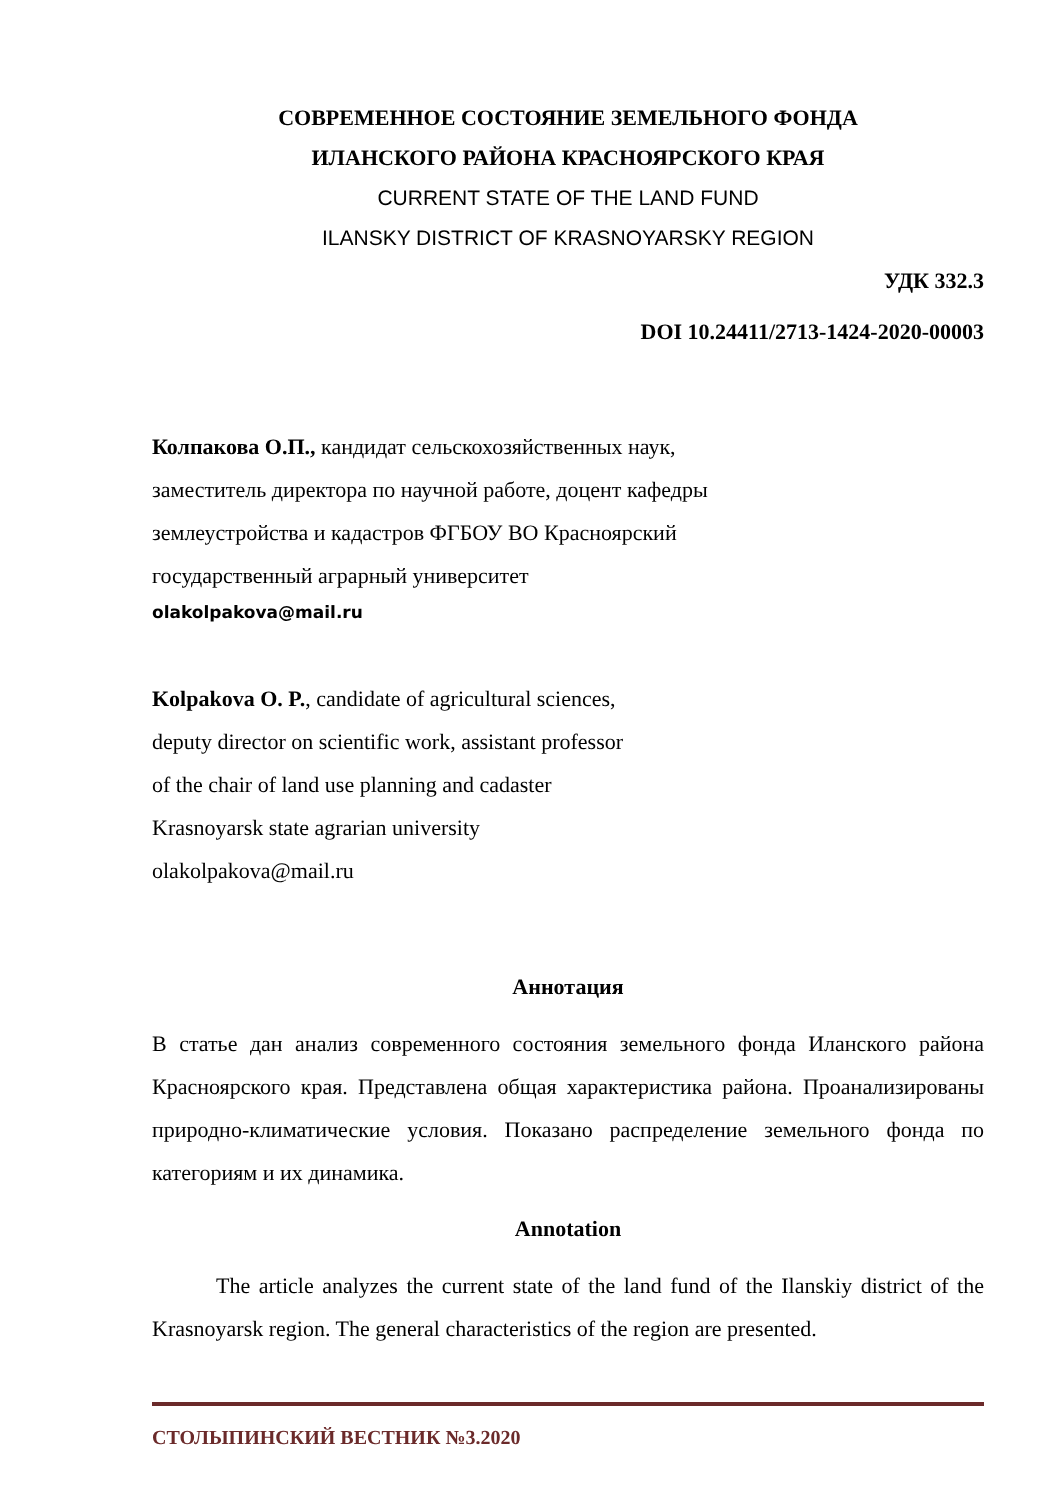СОВРЕМЕННОЕ СОСТОЯНИЕ ЗЕМЕЛЬНОГО ФОНДА
ИЛАНСКОГО РАЙОНА КРАСНОЯРСКОГО КРАЯ
CURRENT STATE OF THE LAND FUND
ILANSKY DISTRICT OF KRASNOYARSKY REGION
УДК 332.3
DOI 10.24411/2713-1424-2020-00003
Колпакова О.П., кандидат сельскохозяйственных наук,
заместитель директора по научной работе, доцент кафедры
землеустройства и кадастров ФГБОУ ВО Красноярский
государственный аграрный университет
olakolpakova@mail.ru
Kolpakova O. P., candidate of agricultural sciences,
deputy director on scientific work, assistant professor
of the chair of land use planning and cadaster
Krasnoyarsk state agrarian university
olakolpakova@mail.ru
Аннотация
В статье дан анализ современного состояния земельного фонда Иланского района Красноярского края. Представлена общая характеристика района. Проанализированы природно-климатические условия. Показано распределение земельного фонда по категориям и их динамика.
Annotation
The article analyzes the current state of the land fund of the Ilanskiy district of the Krasnoyarsk region. The general characteristics of the region are presented.
СТОЛЫПИНСКИЙ ВЕСТНИК №3.2020